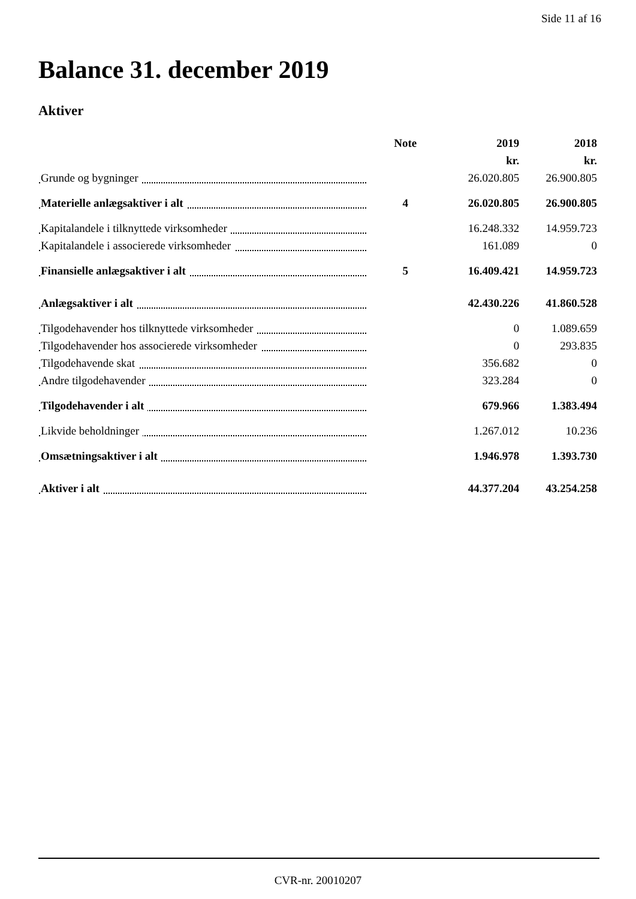Side 11 af 16
Balance 31. december 2019
Aktiver
| | Note | 2019 | 2018 |
| | | kr. | kr. |
| Grunde og bygninger | | 26.020.805 | 26.900.805 |
| Materielle anlægsaktiver i alt | 4 | 26.020.805 | 26.900.805 |
| Kapitalandele i tilknyttede virksomheder | | 16.248.332 | 14.959.723 |
| Kapitalandele i associerede virksomheder | | 161.089 | 0 |
| Finansielle anlægsaktiver i alt | 5 | 16.409.421 | 14.959.723 |
| Anlægsaktiver i alt | | 42.430.226 | 41.860.528 |
| Tilgodehavender hos tilknyttede virksomheder | | 0 | 1.089.659 |
| Tilgodehavender hos associerede virksomheder | | 0 | 293.835 |
| Tilgodehavende skat | | 356.682 | 0 |
| Andre tilgodehavender | | 323.284 | 0 |
| Tilgodehavender i alt | | 679.966 | 1.383.494 |
| Likvide beholdninger | | 1.267.012 | 10.236 |
| Omsætningsaktiver i alt | | 1.946.978 | 1.393.730 |
| Aktiver i alt | | 44.377.204 | 43.254.258 |
CVR-nr. 20010207